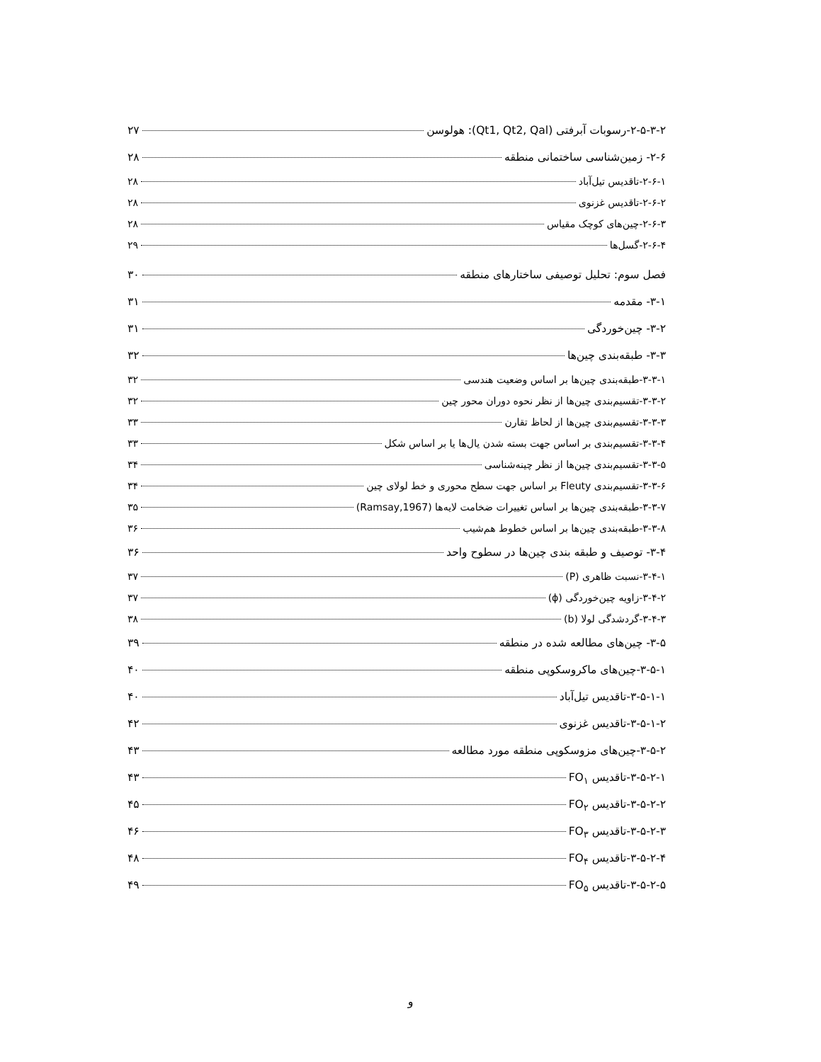۲-۵-۳-۲-رسوبات آبرفتی (Qt1, Qt2, Qal): هولوسن ۲۷
۲-۶- زمین‌شناسی ساختمانی منطقه ۲۸
۲-۶-۱-تاقدیس تیل‌آباد ۲۸
۲-۶-۲-تاقدیس غزنوی ۲۸
۲-۶-۳-چین‌های کوچک مقیاس ۲۸
۲-۶-۴-گسل‌ها ۲۹
فصل سوم: تحلیل توصیفی ساختارهای منطقه ۳۰
۳-۱- مقدمه ۳۱
۳-۲- چین‌خوردگی ۳۱
۳-۳- طبقه‌بندی چین‌ها ۳۲
۳-۳-۱-طبقه‌بندی چین‌ها بر اساس وضعیت هندسی ۳۲
۳-۳-۲-تقسیم‌بندی چین‌ها از نظر نحوه دوران محور چین ۳۲
۳-۳-۳-تقسیم‌بندی چین‌ها از لحاظ تقارن ۳۳
۳-۳-۴-تقسیم‌بندی بر اساس جهت بسته شدن یال‌ها یا بر اساس شکل ۳۳
۳-۳-۵-تقسیم‌بندی چین‌ها از نظر چینه‌شناسی ۳۴
۳-۳-۶-تقسیم‌بندی Fleuty بر اساس جهت سطح محوری و خط لولای چین ۳۴
۳-۳-۷-طبقه‌بندی چین‌ها بر اساس تغییرات ضخامت لایه‌ها (Ramsay,1967) ۳۵
۳-۳-۸-طبقه‌بندی چین‌ها بر اساس خطوط هم‌شیب ۳۶
۳-۴- توصیف و طبقه بندی چین‌ها در سطوح واحد ۳۶
۳-۴-۱-نسبت ظاهری (P) ۳۷
۳-۴-۲-زاویه چین‌خوردگی (ϕ) ۳۷
۳-۴-۳-گردشدگی لولا (b) ۳۸
۳-۵- چین‌های مطالعه شده در منطقه ۳۹
۳-۵-۱-چین‌های ماکروسکوپی منطقه ۴۰
۳-۵-۱-۱-تاقدیس تیل‌آباد ۴۰
۳-۵-۱-۲-تاقدیس غزنوی ۴۲
۳-۵-۲-چین‌های مزوسکوپی منطقه مورد مطالعه ۴۳
۳-۵-۲-۱-تاقدیس FO<sub>۱</sub> ۴۳
۳-۵-۲-۲-تاقدیس FO<sub>۲</sub> ۴۵
۳-۵-۲-۳-تاقدیس FO<sub>۳</sub> ۴۶
۳-۵-۲-۴-تاقدیس FO<sub>۴</sub> ۴۸
۳-۵-۲-۵-تاقدیس FO<sub>۵</sub> ۴۹
و